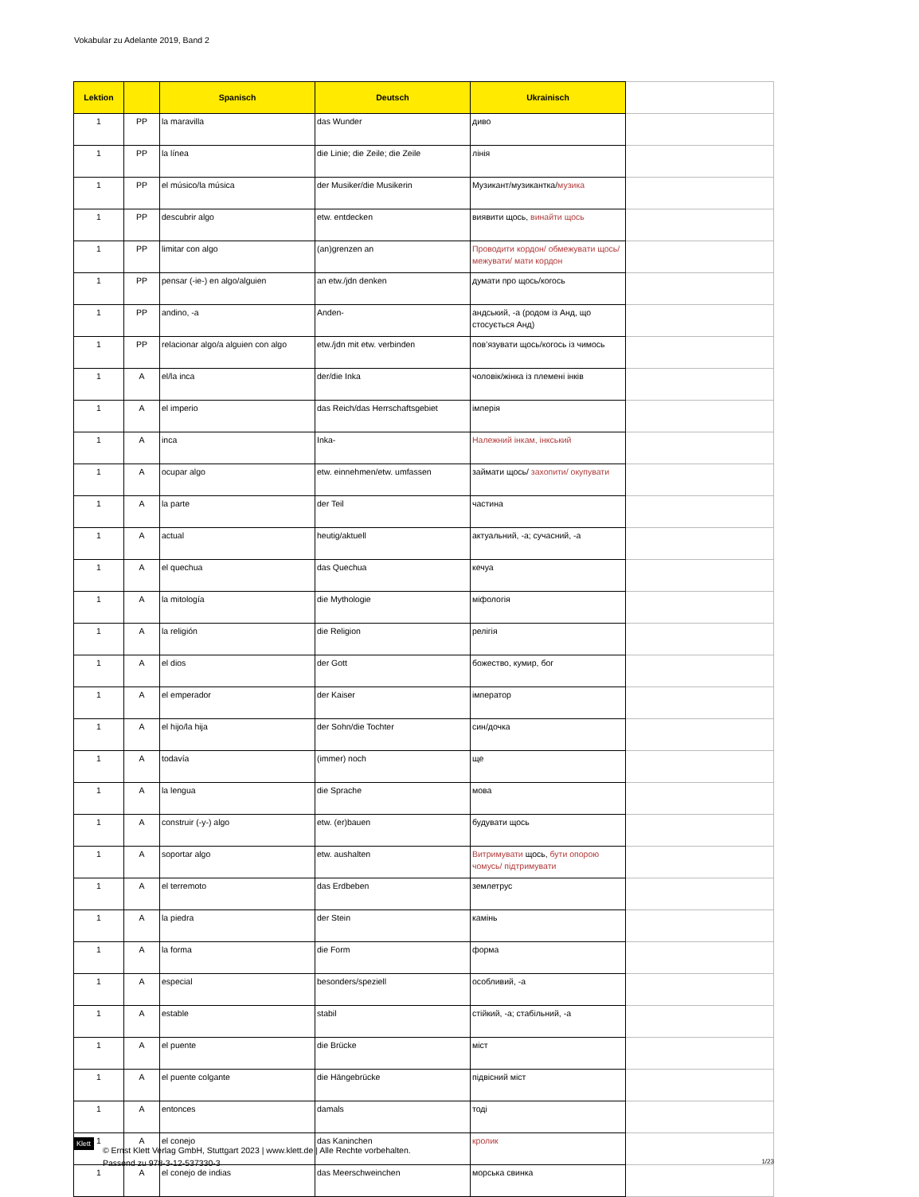Vokabular zu Adelante 2019, Band 2
| Lektion | | Spanisch | Deutsch | Ukrainisch | |
| --- | --- | --- | --- | --- | --- |
| 1 | PP | la maravilla | das Wunder | диво | |
| 1 | PP | la línea | die Linie; die Zeile; die Zeile | лінія | |
| 1 | PP | el músico/la música | der Musiker/die Musikerin | Музикант/музикантка/ музика | |
| 1 | PP | descubrir algo | etw. entdecken | виявити щось, винайти щось | |
| 1 | PP | limitar con algo | (an)grenzen an | Проводити кордон/ обмежувати щось/ межувати/ мати кордон | |
| 1 | PP | pensar (-ie-) en algo/alguien | an etw./jdn denken | думати про щось/когось | |
| 1 | PP | andino, -a | Anden- | андський, -а (родом із Анд, що стосується Анд) | |
| 1 | PP | relacionar algo/a alguien con algo | etw./jdn mit etw. verbinden | пов’язувати щось/когось із чимось | |
| 1 | A | el/la inca | der/die Inka | чоловік/жінка із племені інків | |
| 1 | A | el imperio | das Reich/das Herrschaftsgebiet | імперія | |
| 1 | A | inca | Inka- | Належний інкам, інкський | |
| 1 | A | ocupar algo | etw. einnehmen/etw. umfassen | займати щось/ захопити/ окупувати | |
| 1 | A | la parte | der Teil | частина | |
| 1 | A | actual | heutig/aktuell | актуальний, -а; сучасний, -а | |
| 1 | A | el quechua | das Quechua | кечуа | |
| 1 | A | la mitología | die Mythologie | міфологія | |
| 1 | A | la religión | die Religion | релігія | |
| 1 | A | el dios | der Gott | божество, кумир, бог | |
| 1 | A | el emperador | der Kaiser | імператор | |
| 1 | A | el hijo/la hija | der Sohn/die Tochter | син/дочка | |
| 1 | A | todavía | (immer) noch | ще | |
| 1 | A | la lengua | die Sprache | мова | |
| 1 | A | construir (-y-) algo | etw. (er)bauen | будувати щось | |
| 1 | A | soportar algo | etw. aushalten | Витримувати щось, бути опорою чомусь/ підтримувати | |
| 1 | A | el terremoto | das Erdbeben | землетрус | |
| 1 | A | la piedra | der Stein | камінь | |
| 1 | A | la forma | die Form | форма | |
| 1 | A | especial | besonders/speziell | особливий, -а | |
| 1 | A | estable | stabil | стійкий, -а; стабільний, -а | |
| 1 | A | el puente | die Brücke | міст | |
| 1 | A | el puente colgante | die Hängebrücke | підвісний міст | |
| 1 | A | entonces | damals | тоді | |
| 1 | A | el conejo | das Kaninchen | кролик | |
| 1 | A | el conejo de indias | das Meerschweinchen | морська свинка | |
Klett
© Ernst Klett Verlag GmbH, Stuttgart 2023 | www.klett.de | Alle Rechte vorbehalten.
Passend zu 978-3-12-537330-3
1/23